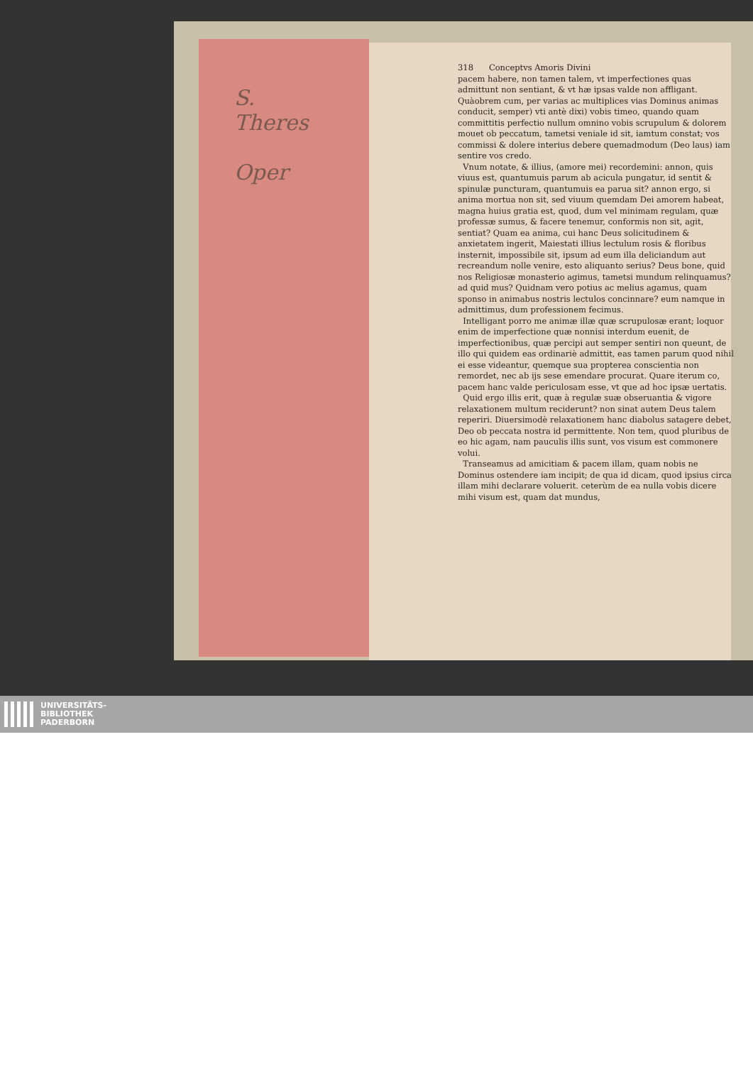S.
Theres
Oper
318 Conceptvs Amoris Divini
pacem habere, non tamen talem, vt imperfectiones quas admittunt non sentiant, & vt hæ ipsas valde non affligant. Quàobrem cum, per varias ac multiplices vias Dominus animas conducit, semper) vti antè dixi) vobis timeo, quando quam committitis perfectio nullum omnino vobis scrupulum & dolorem mouet ob peccatum, tametsi veniale id sit, iamtum constat; vos commissi & dolere interius debere quemadmodum (Deo laus) iam sentire vos credo.
Vnum notate, & illius, (amore mei) recordemini: annon, quis viuus est, quantumuis parum ab acicula pungatur, id sentit & spinulæ puncturam, quantumuis ea parua sit? annon ergo, si anima mortua non sit, sed viuum quemdam Dei amorem habeat, magna huius gratia est, quod, dum vel minimam regulam, quæ professæ sumus, & facere tenemur, conformis non sit, agit, sentiat? Quam ea anima, cui hanc Deus solicitudinem & anxietatem ingerit, Maiestati illius lectulum rosis & floribus insternit, impossibile sit, ipsum ad eum illa deliciandum aut recreandum nolle venire, esto aliquanto serius? Deus bone, quid nos Religiosæ monasterio agimus, tametsi mundum relinquamus? ad quid mus? Quidnam vero potius ac melius agamus, quam sponso in animabus nostris lectulos concinnare? eum namque in admittimus, dum professionem fecimus.
Intelligant porro me animæ illæ quæ scrupulosæ erant; loquor enim de imperfectione quæ nonnisi interdum euenit, de imperfectionibus, quæ percipi aut semper sentiri non queunt, de illo qui quidem eas ordinariè admittit, eas tamen parum quod nihil ei esse videantur, quemque sua propterea conscientia non remordet, nec ab ijs sese emendare procurat. Quare iterum co, pacem hanc valde periculosam esse, vt que ad hoc ipsæ uertatis.
Quid ergo illis erit, quæ à regulæ suæ obseruantia & vigore relaxationem multum reciderunt? non sinat autem Deus talem reperiri. Diuersimodè relaxationem hanc diabolus satagere debet, Deo ob peccata nostra id permittente. Non tem, quod pluribus de eo hic agam, nam pauculis illis sunt, vos visum est commonere volui.
Transeamus ad amicitiam & pacem illam, quam nobis ne Dominus ostendere iam incipit; de qua id dicam, quod ipsius circa illam mihi declarare voluerit. ceterùm de ea nulla vobis dicere mihi visum est, quam dat mundus,
UNIVERSITÄTS-
BIBLIOTHEK
PADERBORN